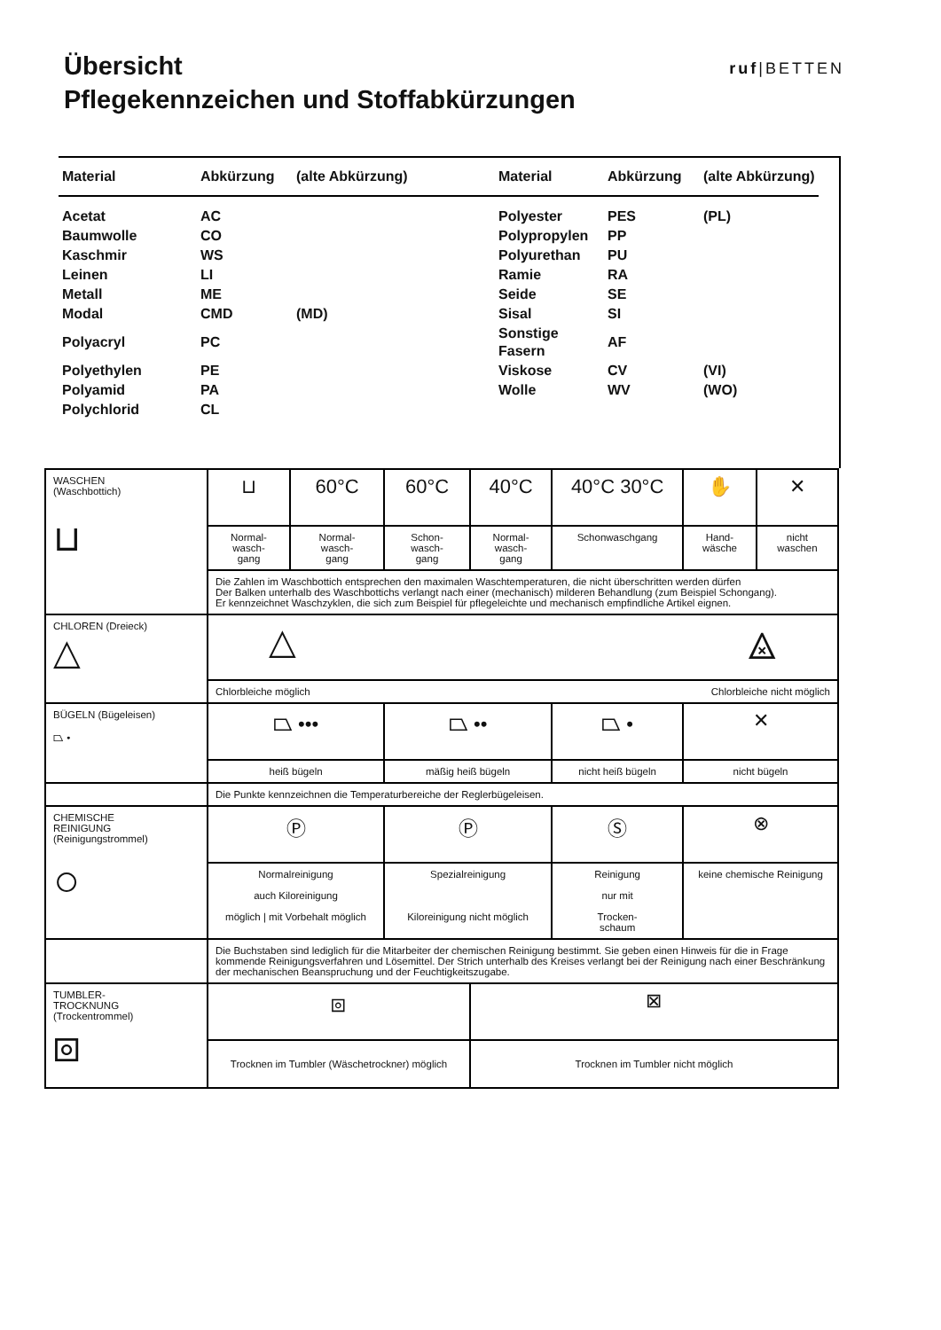Übersicht
Pflegekennzeichen und Stoffabkürzungen
ruf|BETTEN
| Material | Abkürzung | (alte Abkürzung) | Material | Abkürzung | (alte Abkürzung) |
| --- | --- | --- | --- | --- | --- |
| Acetat | AC | | Polyester | PES | (PL) |
| Baumwolle | CO | | Polypropylen | PP | |
| Kaschmir | WS | | Polyurethan | PU | |
| Leinen | LI | | Ramie | RA | |
| Metall | ME | | Seide | SE | |
| Modal | CMD | (MD) | Sisal | SI | |
| Polyacryl | PC | | Sonstige Fasern | AF | |
| Polyethylen | PE | | Viskose | CV | (VI) |
| Polyamid | PA | | Wolle | WV | (WO) |
| Polychlorid | CL | | | | |
| WASCHEN (Waschbottich) ⊔ | ⊔ | 60°C | 60°C | 40°C | 40°C 30°C | ✋ | ✕ |
| | Normal- wasch- gang | Normal- wasch- gang | Schon- wasch- gang | Normal- wasch- gang | Schonwaschgang | Hand- wäsche | nicht waschen |
| | Die Zahlen im Waschbottich entsprechen den maximalen Waschtemperaturen, die nicht überschritten werden dürfen Der Balken unterhalb des Waschbottichs verlangt nach einer (mechanisch) milderen Behandlung (zum Beispiel Schongang). Er kennzeichnet Waschzyklen, die sich zum Beispiel für pflegeleichte und mechanisch empfindliche Artikel eignen. | | | | | | |
| CHLOREN (Dreieck) △ | △ ⨻ | | | | | | |
| | Chlorbleiche möglich Chlorbleiche nicht möglich | | | | | | |
| BÜGELN (Bügeleisen) ⏢ • | ⏢ ••• | | ⏢ •• | | ⏢ • | ✕ | |
| | heiß bügeln | | mäßig heiß bügeln | | nicht heiß bügeln | nicht bügeln | |
| | Die Punkte kennzeichnen die Temperaturbereiche der Reglerbügeleisen. | | | | | | |
| CHEMISCHE REINIGUNG (Reinigungstrommel) ○ | Ⓟ | | Ⓟ | | Ⓢ | ⊗ | |
| | Normalreinigung auch Kiloreinigung möglich / mit Vorbehalt möglich | | Spezialreinigung Kiloreinigung nicht möglich | | Reinigung nur mit Trocken- schaum | keine chemische Reinigung | |
| | Die Buchstaben sind lediglich für die Mitarbeiter der chemischen Reinigung bestimmt. Sie geben einen Hinweis für die in Frage kommende Reinigungsverfahren und Lösemittel. Der Strich unterhalb des Kreises verlangt bei der Reinigung nach einer Beschränkung der mechanischen Beanspruchung und der Feuchtigkeitszugabe. | | | | | | |
| TUMBLER- TROCKNUNG (Trockentrommel) ⧇ | ⧇ | | | ⊠ | | | |
| | Trocknen im Tumbler (Wäschetrockner) möglich | | | Trocknen im Tumbler nicht möglich | | | |